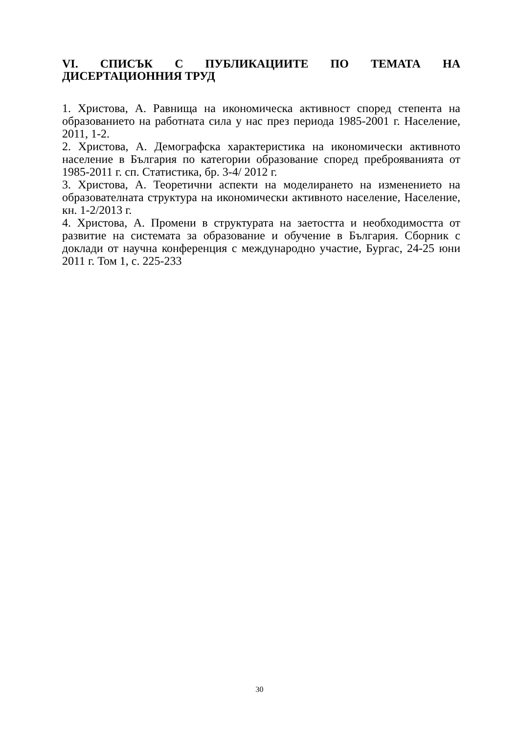VI. СПИСЪК С ПУБЛИКАЦИИТЕ ПО ТЕМАТА НА ДИСЕРТАЦИОННИЯ ТРУД
1. Христова, А. Равнища на икономическа активност според степента на образованието на работната сила у нас през периода 1985-2001 г. Население, 2011, 1-2.
2. Христова, А. Демографска характеристика на икономически активното население в България по категории образование според преброяванията от 1985-2011 г. сп. Статистика, бр. 3-4/ 2012 г.
3. Христова, А. Теоретични аспекти на моделирането на изменението на образователната структура на икономически активното население, Население, кн. 1-2/2013 г.
4. Христова, А. Промени в структурата на заетостта и необходимостта от развитие на системата за образование и обучение в България. Сборник с доклади от научна конференция с международно участие, Бургас, 24-25 юни 2011 г. Том 1, с. 225-233
30